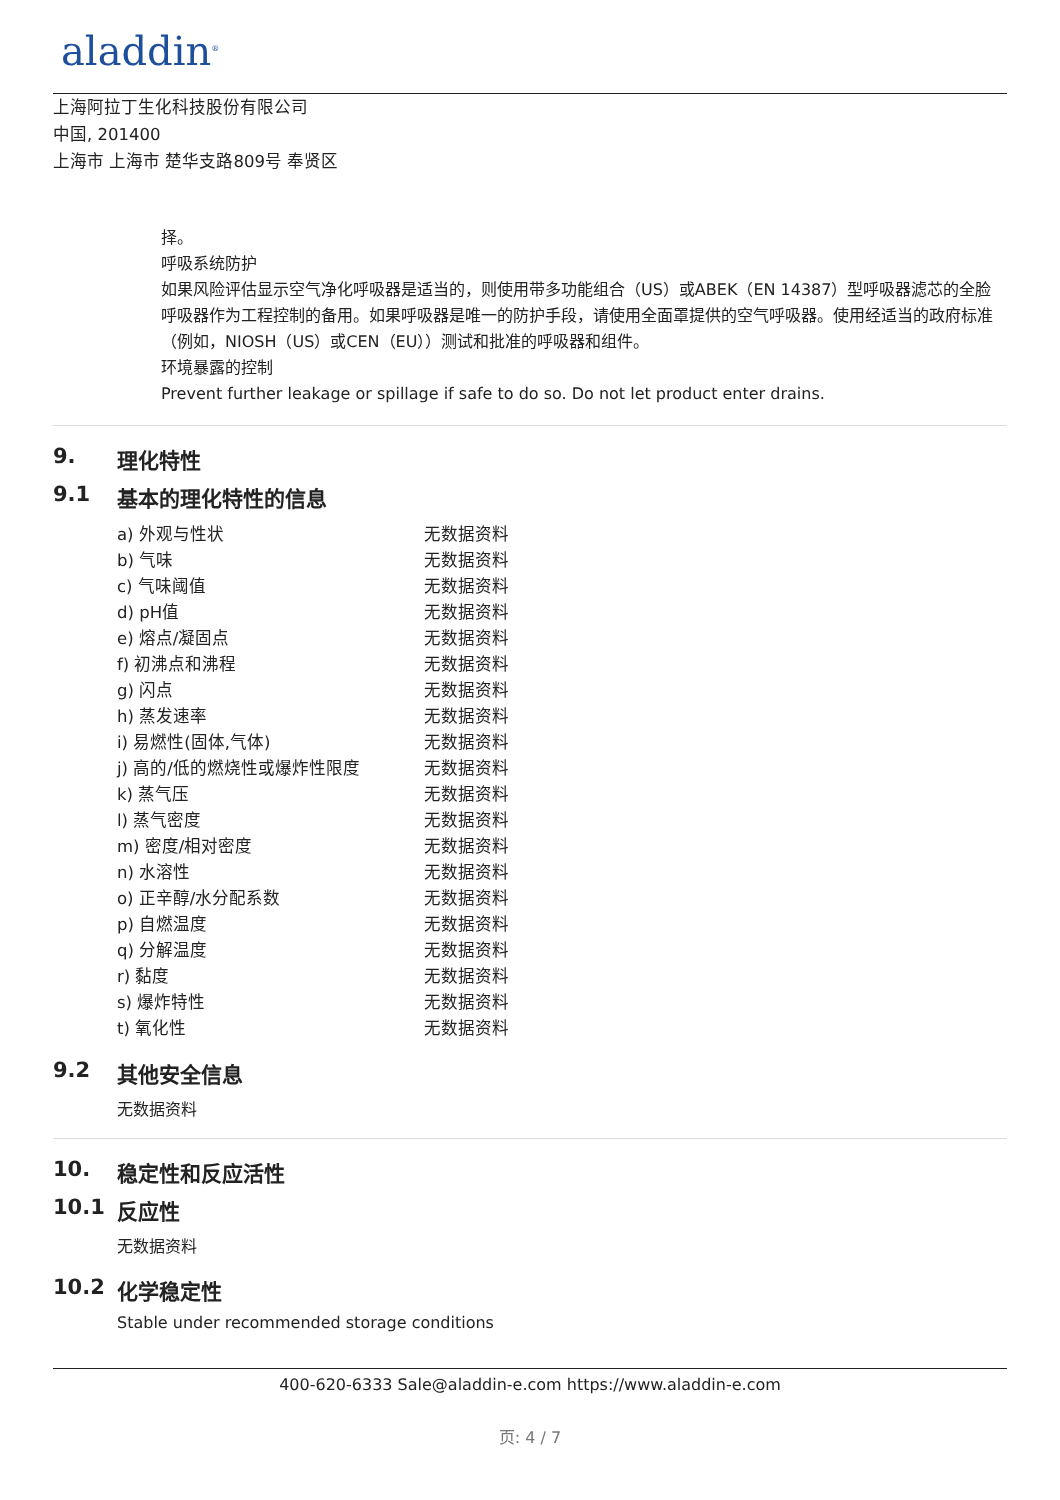aladdin<sup>®</sup>
上海阿拉丁生化科技股份有限公司
中国, 201400
上海市 上海市 楚华支路809号 奉贤区
择。
呼吸系统防护
如果风险评估显示空气净化呼吸器是适当的，则使用带多功能组合（US）或ABEK（EN 14387）型呼吸器滤芯的全脸呼吸器作为工程控制的备用。如果呼吸器是唯一的防护手段，请使用全面罩提供的空气呼吸器。使用经适当的政府标准（例如，NIOSH（US）或CEN（EU））测试和批准的呼吸器和组件。
环境暴露的控制
Prevent further leakage or spillage if safe to do so. Do not let product enter drains.
9. 理化特性
9.1 基本的理化特性的信息
| a) 外观与性状 | 无数据资料 |
| b) 气味 | 无数据资料 |
| c) 气味阈值 | 无数据资料 |
| d) pH值 | 无数据资料 |
| e) 熔点/凝固点 | 无数据资料 |
| f) 初沸点和沸程 | 无数据资料 |
| g) 闪点 | 无数据资料 |
| h) 蒸发速率 | 无数据资料 |
| i) 易燃性(固体,气体) | 无数据资料 |
| j) 高的/低的燃烧性或爆炸性限度 | 无数据资料 |
| k) 蒸气压 | 无数据资料 |
| l) 蒸气密度 | 无数据资料 |
| m) 密度/相对密度 | 无数据资料 |
| n) 水溶性 | 无数据资料 |
| o) 正辛醇/水分配系数 | 无数据资料 |
| p) 自燃温度 | 无数据资料 |
| q) 分解温度 | 无数据资料 |
| r) 黏度 | 无数据资料 |
| s) 爆炸特性 | 无数据资料 |
| t) 氧化性 | 无数据资料 |
9.2 其他安全信息
无数据资料
10. 稳定性和反应活性
10.1 反应性
无数据资料
10.2 化学稳定性
Stable under recommended storage conditions
400-620-6333 Sale@aladdin-e.com https://www.aladdin-e.com
页: 4 / 7